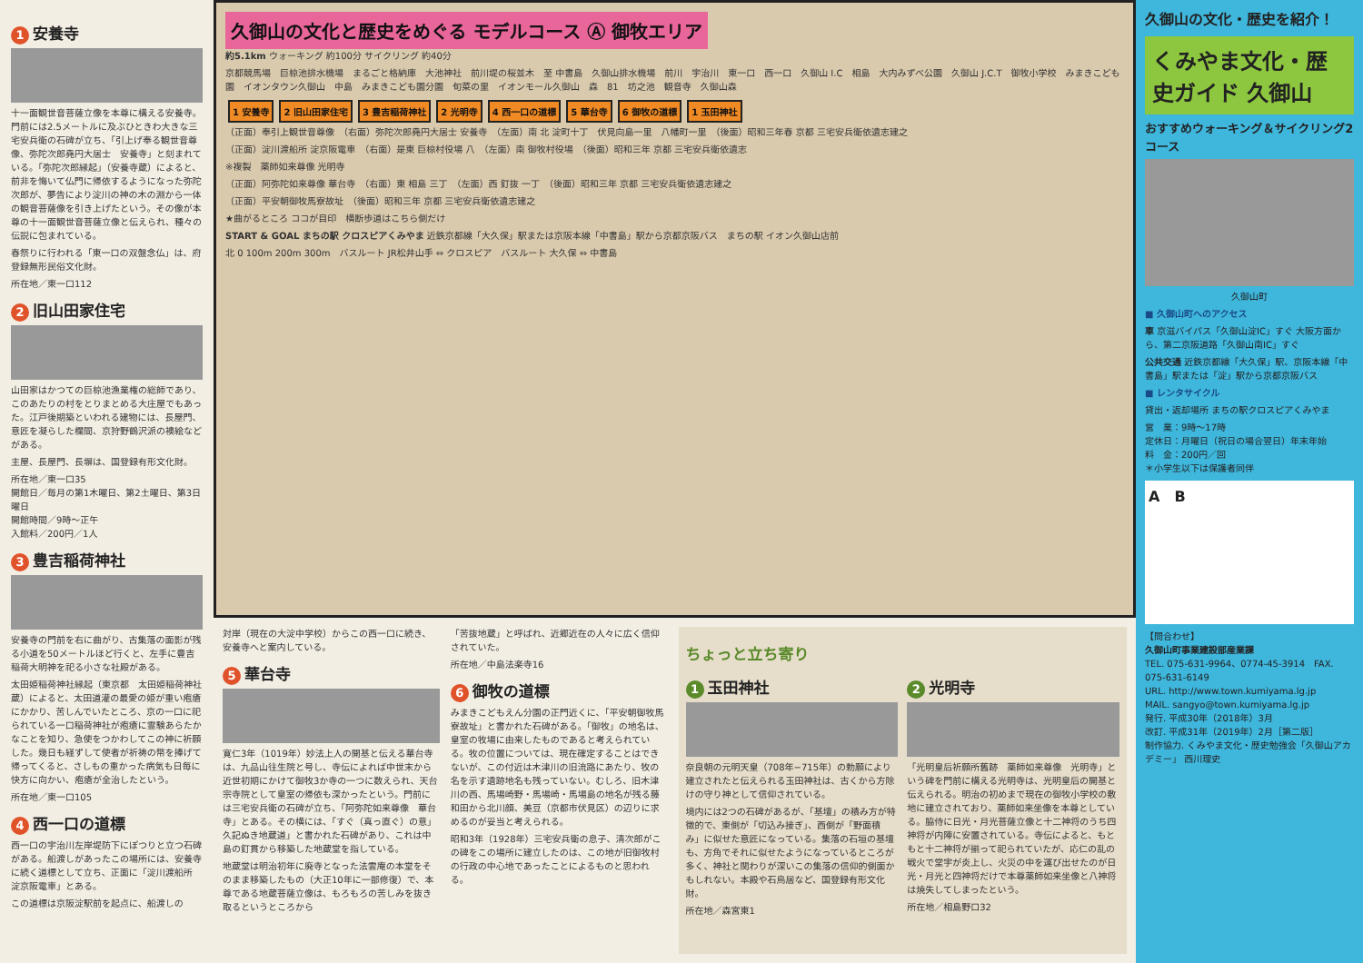1 安養寺
十一面観世音菩薩立像を本尊に構える安養寺。門前には2.5メートルに及ぶひときわ大きな三宅安兵衛の石碑が立ち、「引上げ奉る観世音尊像、弥陀次郎堯円大居士　安養寺」と刻まれている。「弥陀次郎縁起」（安養寺蔵）によると、前非を悔いて仏門に帰依するようになった弥陀次郎が、夢告により淀川の神の木の淵から一体の観音菩薩像を引き上げたという。その像が本尊の十一面観世音菩薩立像と伝えられ、種々の伝説に包まれている。
春祭りに行われる「東一口の双盤念仏」は、府登録無形民俗文化財。
所在地／東一口112
2 旧山田家住宅
山田家はかつての巨椋池漁業権の総師であり、このあたりの村をとりまとめる大庄屋でもあった。江戸後期築といわれる建物には、長屋門、意匠を凝らした欄間、京狩野鶴沢派の襖絵などがある。
主屋、長屋門、長塀は、国登録有形文化財。
所在地／東一口35
開館日／毎月の第1木曜日、第2土曜日、第3日曜日
開館時間／9時〜正午
入館料／200円／1人
3 豊吉稲荷神社
安養寺の門前を右に曲がり、古集落の面影が残る小道を50メートルほど行くと、左手に豊吉稲荷大明神を祀る小さな社殿がある。
太田姫稲荷神社縁起（東京都　太田姫稲荷神社蔵）によると、太田道灌の最愛の姫が重い疱瘡にかかり、苦しんでいたところ、京の一口に祀られている一口稲荷神社が疱瘡に霊験あらたかなことを知り、急使をつかわしてこの神に祈願した。幾日も経ずして使者が祈祷の幣を捧げて帰ってくると、さしもの重かった病気も日毎に快方に向かい、疱瘡が全治したという。
所在地／東一口105
4 西一口の道標
西一口の宇治川左岸堤防下にぽつりと立つ石碑がある。船渡しがあったこの場所には、安養寺に続く道標として立ち、正面に「淀川渡船所　淀京阪電車」とある。
この道標は京阪淀駅前を起点に、船渡しの
久御山の文化と歴史をめぐる モデルコース Ⓐ 御牧エリア
約5.1km ウォーキング 約100分 サイクリング 約40分
京都競馬場　巨椋池排水機場　まるごと格納庫　大池神社　前川堤の桜並木　至 中書島　久御山排水機場　前川　宇治川　東一口　西一口　久御山 I.C　相島　大内みずべ公園　久御山 J.C.T　御牧小学校　みまきこども園　イオンタウン久御山　中島　みまきこども園分園　旬菜の里　イオンモール久御山　森　81　坊之池　観音寺　久御山森
1 安養寺 2 旧山田家住宅 3 豊吉稲荷神社 2 光明寺 4 西一口の道標 5 華台寺 6 御牧の道標 1 玉田神社
（正面）奉引上観世音尊像　（右面）弥陀次郎堯円大居士 安養寺　（左面）南 北 淀町十丁　伏見向島一里　八幡町一里　（後面）昭和三年春 京都 三宅安兵衛依遺志建之
（正面）淀川渡船所 淀京阪電車　（右面）是東 巨椋村役場 八　（左面）南 御牧村役場　（後面）昭和三年 京都 三宅安兵衛依遺志
※複製　薬師如来尊像 光明寺
（正面）阿弥陀如来尊像 華台寺　（右面）東 相島 三丁　（左面）西 釘抜 一丁　（後面）昭和三年 京都 三宅安兵衛依遺志建之
（正面）平安朝御牧馬寮故址　（後面）昭和三年 京都 三宅安兵衛依遺志建之
★曲がるところ ココが目印　横断歩道はこちら側だけ
START & GOAL まちの駅 クロスピアくみやま 近鉄京都線「大久保」駅または京阪本線「中書島」駅から京都京阪バス　まちの駅 イオン久御山店前
北 0 100m 200m 300m　バスルート JR松井山手 ⇔ クロスピア　バスルート 大久保 ⇔ 中書島
対岸（現在の大淀中学校）からこの西一口に続き、安養寺へと案内している。
5 華台寺
寛仁3年（1019年）妙法上人の開基と伝える華台寺は、九品山往生院と号し、寺伝によれば中世末から近世初期にかけて御牧3か寺の一つに数えられ、天台宗寺院として皇室の帰依も深かったという。門前には三宅安兵衛の石碑が立ち、「阿弥陀如来尊像　華台寺」とある。その横には、「すぐ（真っ直ぐ）の意」久記ぬき地蔵道」と書かれた石碑があり、これは中島の釘貫から移築した地蔵堂を指している。
地蔵堂は明治初年に廃寺となった法雲庵の本堂をそのまま移築したもの（大正10年に一部修復）で、本尊である地蔵菩薩立像は、もろもろの苦しみを抜き取るというところから
「苦抜地蔵」と呼ばれ、近郷近在の人々に広く信仰されていた。
所在地／中島法楽寺16
6 御牧の道標
みまきこどもえん分園の正門近くに、「平安朝御牧馬寮故址」と書かれた石碑がある。「御牧」の地名は、皇室の牧場に由来したものであると考えられている。牧の位置については、現在確定することはできないが、この付近は木津川の旧流路にあたり、牧の名を示す遺跡地名も残っていない。むしろ、旧木津川の西、馬場崎野・馬場崎・馬場島の地名が残る藤和田から北川顔、美豆（京都市伏見区）の辺りに求めるのが妥当と考えられる。
昭和3年（1928年）三宅安兵衛の息子、清次郎がこの碑をこの場所に建立したのは、この地が旧御牧村の行政の中心地であったことによるものと思われる。
ちょっと立ち寄り
1 玉田神社
奈良朝の元明天皇（708年−715年）の勅願により建立されたと伝えられる玉田神社は、古くから方除けの守り神として信仰されている。
境内には2つの石碑があるが、「基壇」の積み方が特徴的で、東側が「切込み接ぎ」、西側が「野面積み」に似せた意匠になっている。集落の石垣の基壇も、方角でそれに似せたようになっているところが多く、神社と関わりが深いこの集落の信仰的側面かもしれない。本殿や石鳥居など、国登録有形文化財。
所在地／森宮東1
2 光明寺
「光明皇后祈願所舊跡　薬師如来尊像　光明寺」という碑を門前に構える光明寺は、光明皇后の開基と伝えられる。明治の初めまで現在の御牧小学校の敷地に建立されており、薬師如来坐像を本尊としている。脇侍に日光・月光菩薩立像と十二神将のうち四神将が内陣に安置されている。寺伝によると、もともと十二神将が揃って祀られていたが、応仁の乱の戦火で堂宇が炎上し、火災の中を運び出せたのが日光・月光と四神将だけで本尊薬師如来坐像と八神将は焼失してしまったという。
所在地／相島野口32
久御山の文化・歴史を紹介！
くみやま文化・歴史ガイド 久御山
おすすめウォーキング＆サイクリング2コース
久御山町
■ 久御山町へのアクセス
車 京滋バイパス「久御山淀IC」すぐ 大阪方面から、第二京阪道路「久御山南IC」すぐ
公共交通 近鉄京都線「大久保」駅、京阪本線「中書島」駅または「淀」駅から京都京阪バス
■ レンタサイクル
貸出・返却場所 まちの駅クロスピアくみやま
営　業：9時〜17時
定休日：月曜日（祝日の場合翌日）年末年始
料　金：200円／回
＊小学生以下は保護者同伴
A　B
【問合わせ】
久御山町事業建設部産業課
TEL. 075-631-9964、0774-45-3914　FAX. 075-631-6149
URL. http://www.town.kumiyama.lg.jp
MAIL. sangyo@town.kumiyama.lg.jp
発行. 平成30年（2018年）3月
改訂. 平成31年（2019年）2月［第二版］
制作協力. くみやま文化・歴史勉強会「久御山アカデミー」 西川理史